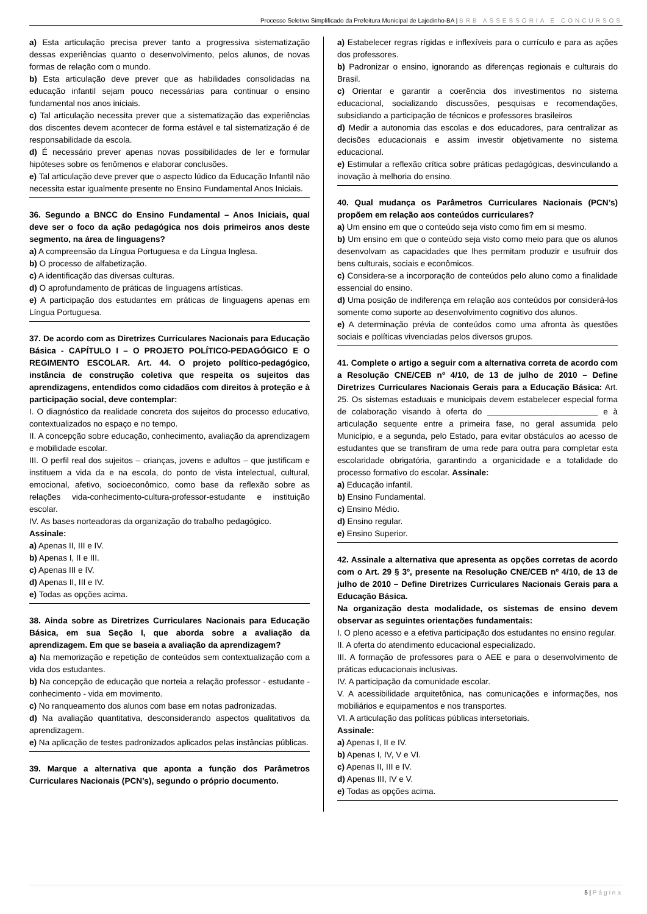Processo Seletivo Simplificado da Prefeitura Municipal de Lajedinho-BA | BRB ASSESSORIA E CONCURSOS
a) Esta articulação precisa prever tanto a progressiva sistematização dessas experiências quanto o desenvolvimento, pelos alunos, de novas formas de relação com o mundo.
b) Esta articulação deve prever que as habilidades consolidadas na educação infantil sejam pouco necessárias para continuar o ensino fundamental nos anos iniciais.
c) Tal articulação necessita prever que a sistematização das experiências dos discentes devem acontecer de forma estável e tal sistematização é de responsabilidade da escola.
d) É necessário prever apenas novas possibilidades de ler e formular hipóteses sobre os fenômenos e elaborar conclusões.
e) Tal articulação deve prever que o aspecto lúdico da Educação Infantil não necessita estar igualmente presente no Ensino Fundamental Anos Iniciais.
36. Segundo a BNCC do Ensino Fundamental – Anos Iniciais, qual deve ser o foco da ação pedagógica nos dois primeiros anos deste segmento, na área de linguagens?
a) A compreensão da Língua Portuguesa e da Língua Inglesa.
b) O processo de alfabetização.
c) A identificação das diversas culturas.
d) O aprofundamento de práticas de linguagens artísticas.
e) A participação dos estudantes em práticas de linguagens apenas em Língua Portuguesa.
37. De acordo com as Diretrizes Curriculares Nacionais para Educação Básica - CAPÍTULO I – O PROJETO POLÍTICO-PEDAGÓGICO E O REGIMENTO ESCOLAR. Art. 44. O projeto político-pedagógico, instância de construção coletiva que respeita os sujeitos das aprendizagens, entendidos como cidadãos com direitos à proteção e à participação social, deve contemplar:
I. O diagnóstico da realidade concreta dos sujeitos do processo educativo, contextualizados no espaço e no tempo.
II. A concepção sobre educação, conhecimento, avaliação da aprendizagem e mobilidade escolar.
III. O perfil real dos sujeitos – crianças, jovens e adultos – que justificam e instituem a vida da e na escola, do ponto de vista intelectual, cultural, emocional, afetivo, socioeconômico, como base da reflexão sobre as relações vida-conhecimento-cultura-professor-estudante e instituição escolar.
IV. As bases norteadoras da organização do trabalho pedagógico.
Assinale:
a) Apenas II, III e IV.
b) Apenas I, II e III.
c) Apenas III e IV.
d) Apenas II, III e IV.
e) Todas as opções acima.
38. Ainda sobre as Diretrizes Curriculares Nacionais para Educação Básica, em sua Seção I, que aborda sobre a avaliação da aprendizagem. Em que se baseia a avaliação da aprendizagem?
a) Na memorização e repetição de conteúdos sem contextualização com a vida dos estudantes.
b) Na concepção de educação que norteia a relação professor - estudante - conhecimento - vida em movimento.
c) No ranqueamento dos alunos com base em notas padronizadas.
d) Na avaliação quantitativa, desconsiderando aspectos qualitativos da aprendizagem.
e) Na aplicação de testes padronizados aplicados pelas instâncias públicas.
39. Marque a alternativa que aponta a função dos Parâmetros Curriculares Nacionais (PCN’s), segundo o próprio documento.
a) Estabelecer regras rígidas e inflexíveis para o currículo e para as ações dos professores.
b) Padronizar o ensino, ignorando as diferenças regionais e culturais do Brasil.
c) Orientar e garantir a coerência dos investimentos no sistema educacional, socializando discussões, pesquisas e recomendações, subsidiando a participação de técnicos e professores brasileiros
d) Medir a autonomia das escolas e dos educadores, para centralizar as decisões educacionais e assim investir objetivamente no sistema educacional.
e) Estimular a reflexão crítica sobre práticas pedagógicas, desvinculando a inovação à melhoria do ensino.
40. Qual mudança os Parâmetros Curriculares Nacionais (PCN’s) propõem em relação aos conteúdos curriculares?
a) Um ensino em que o conteúdo seja visto como fim em si mesmo.
b) Um ensino em que o conteúdo seja visto como meio para que os alunos desenvolvam as capacidades que lhes permitam produzir e usufruir dos bens culturais, sociais e econômicos.
c) Considera-se a incorporação de conteúdos pelo aluno como a finalidade essencial do ensino.
d) Uma posição de indiferença em relação aos conteúdos por considerá-los somente como suporte ao desenvolvimento cognitivo dos alunos.
e) A determinação prévia de conteúdos como uma afronta às questões sociais e políticas vivenciadas pelos diversos grupos.
41. Complete o artigo a seguir com a alternativa correta de acordo com a Resolução CNE/CEB nº 4/10, de 13 de julho de 2010 – Define Diretrizes Curriculares Nacionais Gerais para a Educação Básica: Art. 25. Os sistemas estaduais e municipais devem estabelecer especial forma de colaboração visando à oferta do ________________________ e à articulação sequente entre a primeira fase, no geral assumida pelo Município, e a segunda, pelo Estado, para evitar obstáculos ao acesso de estudantes que se transfiram de uma rede para outra para completar esta escolaridade obrigatória, garantindo a organicidade e a totalidade do processo formativo do escolar. Assinale:
a) Educação infantil.
b) Ensino Fundamental.
c) Ensino Médio.
d) Ensino regular.
e) Ensino Superior.
42. Assinale a alternativa que apresenta as opções corretas de acordo com o Art. 29 § 3º, presente na Resolução CNE/CEB nº 4/10, de 13 de julho de 2010 – Define Diretrizes Curriculares Nacionais Gerais para a Educação Básica.
Na organização desta modalidade, os sistemas de ensino devem observar as seguintes orientações fundamentais:
I. O pleno acesso e a efetiva participação dos estudantes no ensino regular.
II. A oferta do atendimento educacional especializado.
III. A formação de professores para o AEE e para o desenvolvimento de práticas educacionais inclusivas.
IV. A participação da comunidade escolar.
V. A acessibilidade arquitetônica, nas comunicações e informações, nos mobiliários e equipamentos e nos transportes.
VI. A articulação das políticas públicas intersetoriais.
Assinale:
a) Apenas I, II e IV.
b) Apenas I, IV, V e VI.
c) Apenas II, III e IV.
d) Apenas III, IV e V.
e) Todas as opções acima.
5 | Página